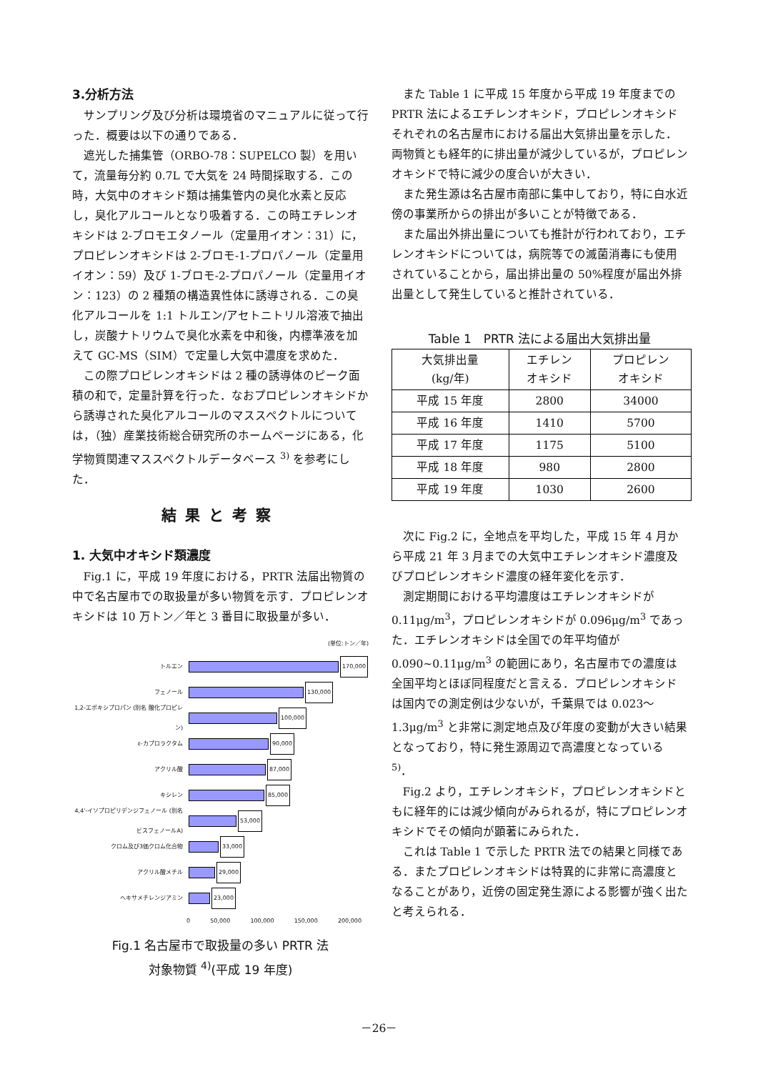3.分析方法
サンプリング及び分析は環境省のマニュアルに従って行った．概要は以下の通りである．
遮光した捕集管（ORBO-78：SUPELCO 製）を用いて，流量毎分約 0.7L で大気を 24 時間採取する．この時，大気中のオキシド類は捕集管内の臭化水素と反応し，臭化アルコールとなり吸着する．この時エチレンオキシドは 2-ブロモエタノール（定量用イオン：31）に，プロピレンオキシドは 2-ブロモ-1-プロパノール（定量用イオン：59）及び 1-ブロモ-2-プロパノール（定量用イオン：123）の 2 種類の構造異性体に誘導される．この臭化アルコールを 1:1 トルエン/アセトニトリル溶液で抽出し，炭酸ナトリウムで臭化水素を中和後，内標準液を加えて GC-MS（SIM）で定量し大気中濃度を求めた．
この際プロピレンオキシドは 2 種の誘導体のピーク面積の和で，定量計算を行った．なおプロピレンオキシドから誘導された臭化アルコールのマススペクトルについては，（独）産業技術総合研究所のホームページにある，化学物質関連マススペクトルデータベース <sup>3)</sup> を参考にした．
結果と考察
1. 大気中オキシド類濃度
Fig.1 に，平成 19 年度における，PRTR 法届出物質の中で名古屋市での取扱量が多い物質を示す．プロピレンオキシドは 10 万トン／年と 3 番目に取扱量が多い．
(単位:トン／年)
トルエン 170,000
フェノール 130,000
1,2-エポキシプロパン (別名 酸化プロピレン) 100,000
ε-カプロラクタム 90,000
アクリル酸 87,000
キシレン 85,000
4,4'-イソプロピリデンジフェノール (別名 ビスフェノールA) 53,000
クロム及び3価クロム化合物 33,000
アクリル酸メチル 29,000
ヘキサメチレンジアミン 23,000
0 50,000 100,000 150,000 200,000
Fig.1 名古屋市で取扱量の多い PRTR 法
対象物質 <sup>4)</sup>(平成 19 年度)
また Table 1 に平成 15 年度から平成 19 年度までの PRTR 法によるエチレンオキシド，プロピレンオキシドそれぞれの名古屋市における届出大気排出量を示した．両物質とも経年的に排出量が減少しているが，プロピレンオキシドで特に減少の度合いが大きい．
また発生源は名古屋市南部に集中しており，特に白水近傍の事業所からの排出が多いことが特徴である．
また届出外排出量についても推計が行われており，エチレンオキシドについては，病院等での滅菌消毒にも使用されていることから，届出排出量の 50%程度が届出外排出量として発生していると推計されている．
Table 1　PRTR 法による届出大気排出量
| 大気排出量 (kg/年) | エチレン オキシド | プロピレン オキシド |
| --- | --- | --- |
| 平成 15 年度 | 2800 | 34000 |
| 平成 16 年度 | 1410 | 5700 |
| 平成 17 年度 | 1175 | 5100 |
| 平成 18 年度 | 980 | 2800 |
| 平成 19 年度 | 1030 | 2600 |
次に Fig.2 に，全地点を平均した，平成 15 年 4 月から平成 21 年 3 月までの大気中エチレンオキシド濃度及びプロピレンオキシド濃度の経年変化を示す．
測定期間における平均濃度はエチレンオキシドが 0.11μg/m<sup>3</sup>，プロピレンオキシドが 0.096μg/m<sup>3</sup> であった．エチレンオキシドは全国での年平均値が 0.090~0.11μg/m<sup>3</sup> の範囲にあり，名古屋市での濃度は全国平均とほぼ同程度だと言える．プロピレンオキシドは国内での測定例は少ないが，千葉県では 0.023～1.3μg/m<sup>3</sup> と非常に測定地点及び年度の変動が大きい結果となっており，特に発生源周辺で高濃度となっている <sup>5)</sup>．
Fig.2 より，エチレンオキシド，プロピレンオキシドともに経年的には減少傾向がみられるが，特にプロピレンオキシドでその傾向が顕著にみられた．
これは Table 1 で示した PRTR 法での結果と同様である．またプロピレンオキシドは特異的に非常に高濃度となることがあり，近傍の固定発生源による影響が強く出たと考えられる．
－26－